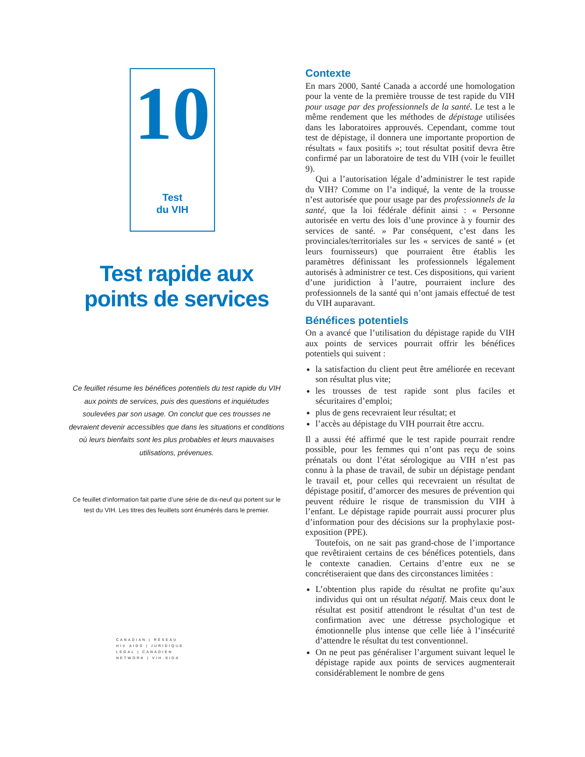10
Test
du VIH
Test rapide aux
points de services
Ce feuillet résume les bénéfices potentiels du test rapide du VIH aux points de services, puis des questions et inquiétudes soulevées par son usage. On conclut que ces trousses ne devraient devenir accessibles que dans les situations et conditions où leurs bienfaits sont les plus probables et leurs mauvaises utilisations, prévenues.
Ce feuillet d’information fait partie d’une série de dix-neuf qui portent sur le test du VIH. Les titres des feuillets sont énumérés dans le premier.
CANADIAN | RÉSEAU
HIV·AIDS | JURIDIQUE
LEGAL | CANADIEN
NETWORK | VIH·SIDA
Contexte
En mars 2000, Santé Canada a accordé une homologation pour la vente de la première trousse de test rapide du VIH pour usage par des professionnels de la santé. Le test a le même rendement que les méthodes de dépistage utilisées dans les laboratoires approuvés. Cependant, comme tout test de dépistage, il donnera une importante proportion de résultats « faux positifs »; tout résultat positif devra être confirmé par un laboratoire de test du VIH (voir le feuillet 9).
Qui a l’autorisation légale d’administrer le test rapide du VIH? Comme on l’a indiqué, la vente de la trousse n’est autorisée que pour usage par des professionnels de la santé, que la loi fédérale définit ainsi : « Personne autorisée en vertu des lois d’une province à y fournir des services de santé. » Par conséquent, c’est dans les provinciales/territoriales sur les « services de santé » (et leurs fournisseurs) que pourraient être établis les paramètres définissant les professionnels légalement autorisés à administrer ce test. Ces dispositions, qui varient d’une juridiction à l’autre, pourraient inclure des professionnels de la santé qui n’ont jamais effectué de test du VIH auparavant.
Bénéfices potentiels
On a avancé que l’utilisation du dépistage rapide du VIH aux points de services pourrait offrir les bénéfices potentiels qui suivent :
la satisfaction du client peut être améliorée en recevant son résultat plus vite;
les trousses de test rapide sont plus faciles et sécuritaires d’emploi;
plus de gens recevraient leur résultat; et
l’accès au dépistage du VIH pourrait être accru.
Il a aussi été affirmé que le test rapide pourrait rendre possible, pour les femmes qui n’ont pas reçu de soins prénatals ou dont l’état sérologique au VIH n’est pas connu à la phase de travail, de subir un dépistage pendant le travail et, pour celles qui recevraient un résultat de dépistage positif, d’amorcer des mesures de prévention qui peuvent réduire le risque de transmission du VIH à l’enfant. Le dépistage rapide pourrait aussi procurer plus d’information pour des décisions sur la prophylaxie post-exposition (PPE).
Toutefois, on ne sait pas grand-chose de l’importance que revêtiraient certains de ces bénéfices potentiels, dans le contexte canadien. Certains d’entre eux ne se concrétiseraient que dans des circonstances limitées :
L’obtention plus rapide du résultat ne profite qu’aux individus qui ont un résultat négatif. Mais ceux dont le résultat est positif attendront le résultat d’un test de confirmation avec une détresse psychologique et émotionnelle plus intense que celle liée à l’insécurité d’attendre le résultat du test conventionnel.
On ne peut pas généraliser l’argument suivant lequel le dépistage rapide aux points de services augmenterait considérablement le nombre de gens